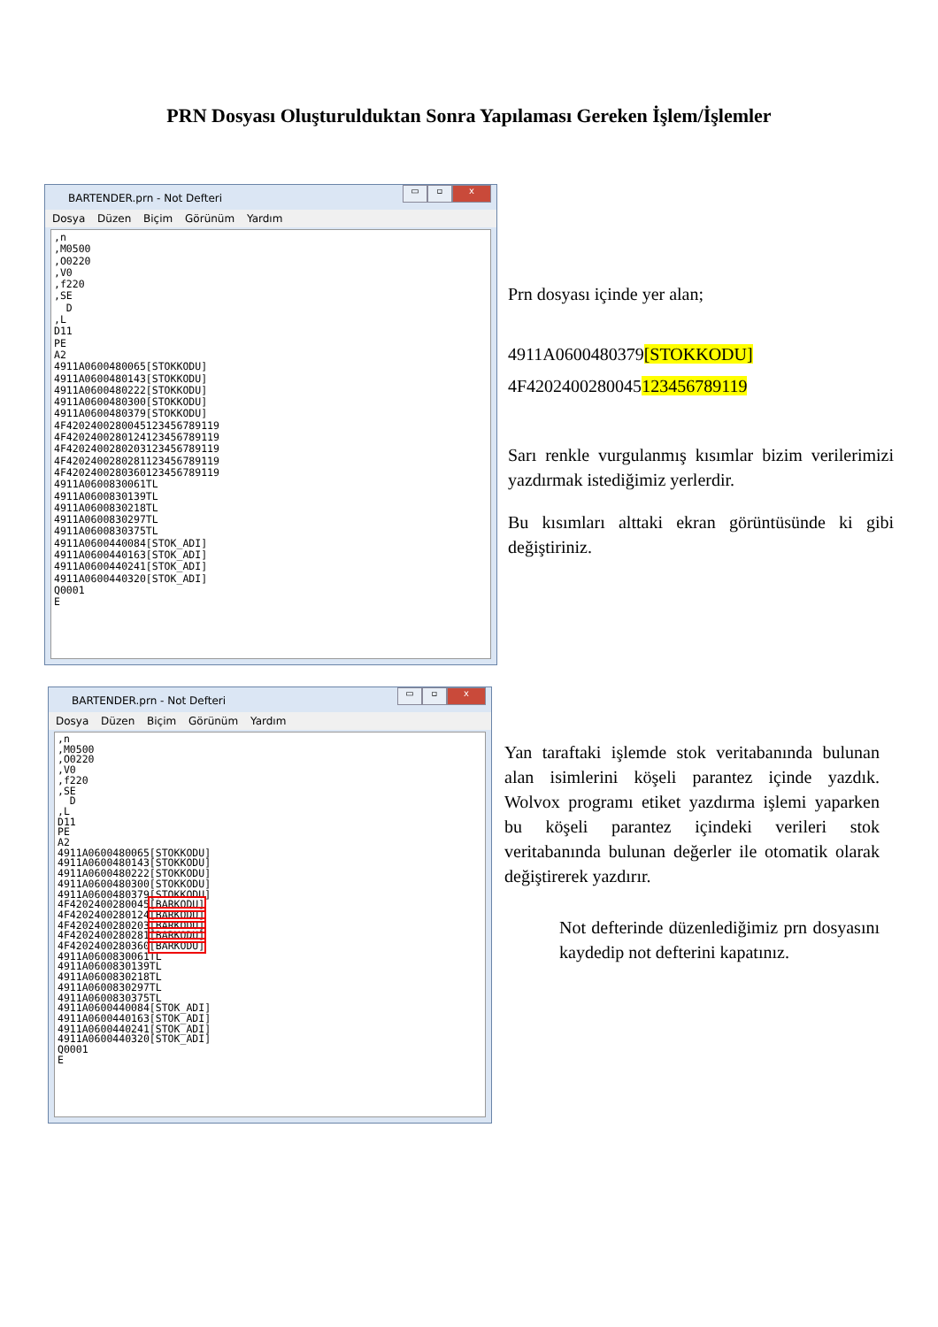PRN Dosyası Oluşturulduktan Sonra Yapılaması Gereken İşlem/İşlemler
BARTENDER.prn - Not Defteri
▭ ▫ x
Dosya Düzen Biçim Görünüm Yardım
,n ,M0500 ,O0220 ,V0 ,f220 ,SE D ,L D11 PE A2 4911A0600480065[STOKKODU] 4911A0600480143[STOKKODU] 4911A0600480222[STOKKODU] 4911A0600480300[STOKKODU] 4911A0600480379[STOKKODU] 4F4202400280045123456789119 4F4202400280124123456789119 4F4202400280203123456789119 4F4202400280281123456789119 4F4202400280360123456789119 4911A0600830061TL 4911A0600830139TL 4911A0600830218TL 4911A0600830297TL 4911A0600830375TL 4911A0600440084[STOK_ADI] 4911A0600440163[STOK_ADI] 4911A0600440241[STOK_ADI] 4911A0600440320[STOK_ADI] Q0001 E
Prn dosyası içinde yer alan;
4911A0600480379[STOKKODU]
4F4202400280045123456789119
Sarı renkle vurgulanmış kısımlar bizim verilerimizi yazdırmak istediğimiz yerlerdir.
Bu kısımları alttaki ekran görüntüsünde ki gibi değiştiriniz.
BARTENDER.prn - Not Defteri
▭ ▫ x
Dosya Düzen Biçim Görünüm Yardım
,n ,M0500 ,O0220 ,V0 ,f220 ,SE D ,L D11 PE A2 4911A0600480065[STOKKODU] 4911A0600480143[STOKKODU] 4911A0600480222[STOKKODU] 4911A0600480300[STOKKODU] 4911A0600480379[STOKKODU] 4F4202400280045[BARKODU] 4F4202400280124[BARKODU] 4F4202400280203[BARKODU] 4F4202400280281[BARKODU] 4F4202400280360[BARKODU] 4911A0600830061TL 4911A0600830139TL 4911A0600830218TL 4911A0600830297TL 4911A0600830375TL 4911A0600440084[STOK_ADI] 4911A0600440163[STOK_ADI] 4911A0600440241[STOK_ADI] 4911A0600440320[STOK_ADI] Q0001 E
Yan taraftaki işlemde stok veritabanında bulunan alan isimlerini köşeli parantez içinde yazdık. Wolvox programı etiket yazdırma işlemi yaparken bu köşeli parantez içindeki verileri stok veritabanında bulunan değerler ile otomatik olarak değiştirerek yazdırır.
Not defterinde düzenlediğimiz prn dosyasını kaydedip not defterini kapatınız.